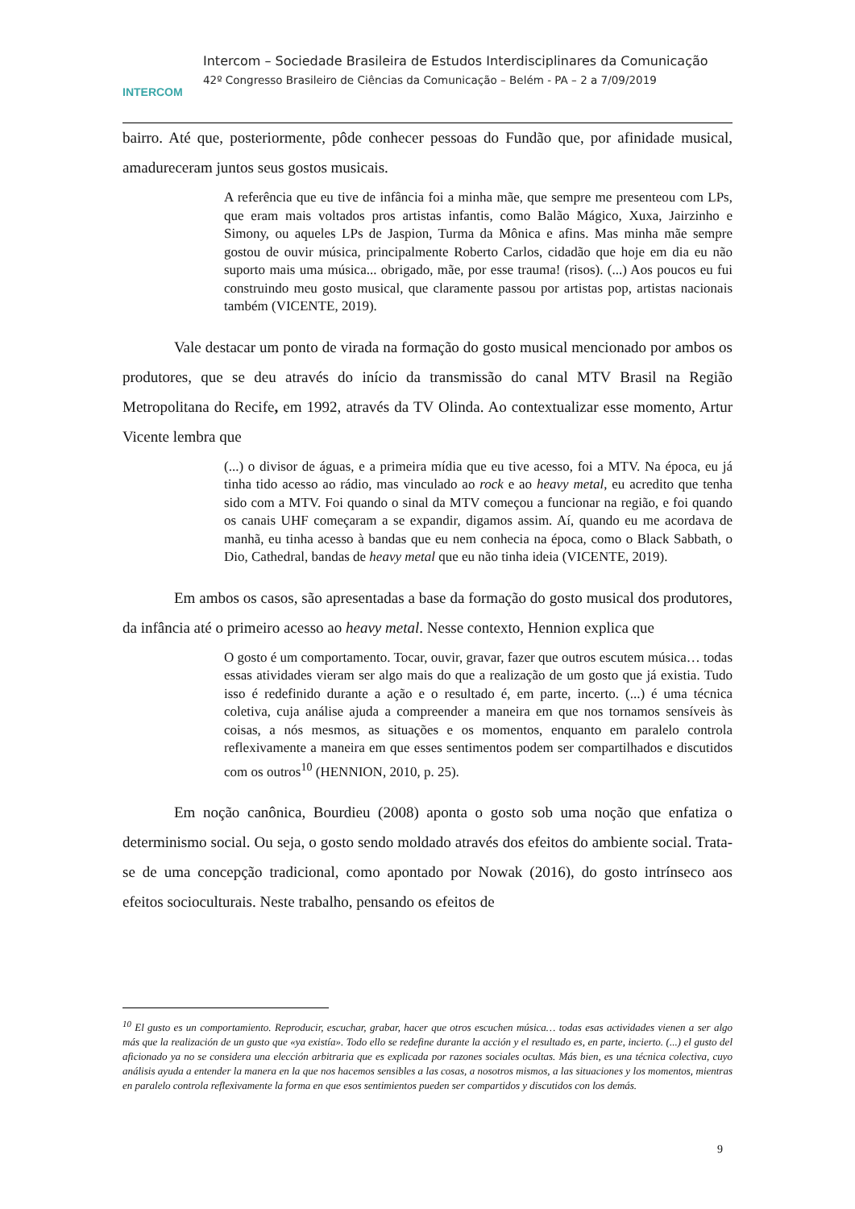INTERCOM
Intercom – Sociedade Brasileira de Estudos Interdisciplinares da Comunicação
42º Congresso Brasileiro de Ciências da Comunicação – Belém - PA – 2 a 7/09/2019
bairro. Até que, posteriormente, pôde conhecer pessoas do Fundão que, por afinidade musical, amadureceram juntos seus gostos musicais.
A referência que eu tive de infância foi a minha mãe, que sempre me presenteou com LPs, que eram mais voltados pros artistas infantis, como Balão Mágico, Xuxa, Jairzinho e Simony, ou aqueles LPs de Jaspion, Turma da Mônica e afins. Mas minha mãe sempre gostou de ouvir música, principalmente Roberto Carlos, cidadão que hoje em dia eu não suporto mais uma música... obrigado, mãe, por esse trauma! (risos). (...) Aos poucos eu fui construindo meu gosto musical, que claramente passou por artistas pop, artistas nacionais também (VICENTE, 2019).
Vale destacar um ponto de virada na formação do gosto musical mencionado por ambos os produtores, que se deu através do início da transmissão do canal MTV Brasil na Região Metropolitana do Recife, em 1992, através da TV Olinda. Ao contextualizar esse momento, Artur Vicente lembra que
(...) o divisor de águas, e a primeira mídia que eu tive acesso, foi a MTV. Na época, eu já tinha tido acesso ao rádio, mas vinculado ao rock e ao heavy metal, eu acredito que tenha sido com a MTV. Foi quando o sinal da MTV começou a funcionar na região, e foi quando os canais UHF começaram a se expandir, digamos assim. Aí, quando eu me acordava de manhã, eu tinha acesso à bandas que eu nem conhecia na época, como o Black Sabbath, o Dio, Cathedral, bandas de heavy metal que eu não tinha ideia (VICENTE, 2019).
Em ambos os casos, são apresentadas a base da formação do gosto musical dos produtores, da infância até o primeiro acesso ao heavy metal. Nesse contexto, Hennion explica que
O gosto é um comportamento. Tocar, ouvir, gravar, fazer que outros escutem música… todas essas atividades vieram ser algo mais do que a realização de um gosto que já existia. Tudo isso é redefinido durante a ação e o resultado é, em parte, incerto. (...) é uma técnica coletiva, cuja análise ajuda a compreender a maneira em que nos tornamos sensíveis às coisas, a nós mesmos, as situações e os momentos, enquanto em paralelo controla reflexivamente a maneira em que esses sentimentos podem ser compartilhados e discutidos com os outros<sup>10</sup> (HENNION, 2010, p. 25).
Em noção canônica, Bourdieu (2008) aponta o gosto sob uma noção que enfatiza o determinismo social. Ou seja, o gosto sendo moldado através dos efeitos do ambiente social. Trata-se de uma concepção tradicional, como apontado por Nowak (2016), do gosto intrínseco aos efeitos socioculturais. Neste trabalho, pensando os efeitos de
<sup>10</sup> El gusto es un comportamiento. Reproducir, escuchar, grabar, hacer que otros escuchen música… todas esas actividades vienen a ser algo más que la realización de un gusto que «ya existía». Todo ello se redefine durante la acción y el resultado es, en parte, incierto. (...) el gusto del aficionado ya no se considera una elección arbitraria que es explicada por razones sociales ocultas. Más bien, es una técnica colectiva, cuyo análisis ayuda a entender la manera en la que nos hacemos sensibles a las cosas, a nosotros mismos, a las situaciones y los momentos, mientras en paralelo controla reflexivamente la forma en que esos sentimientos pueden ser compartidos y discutidos con los demás.
9